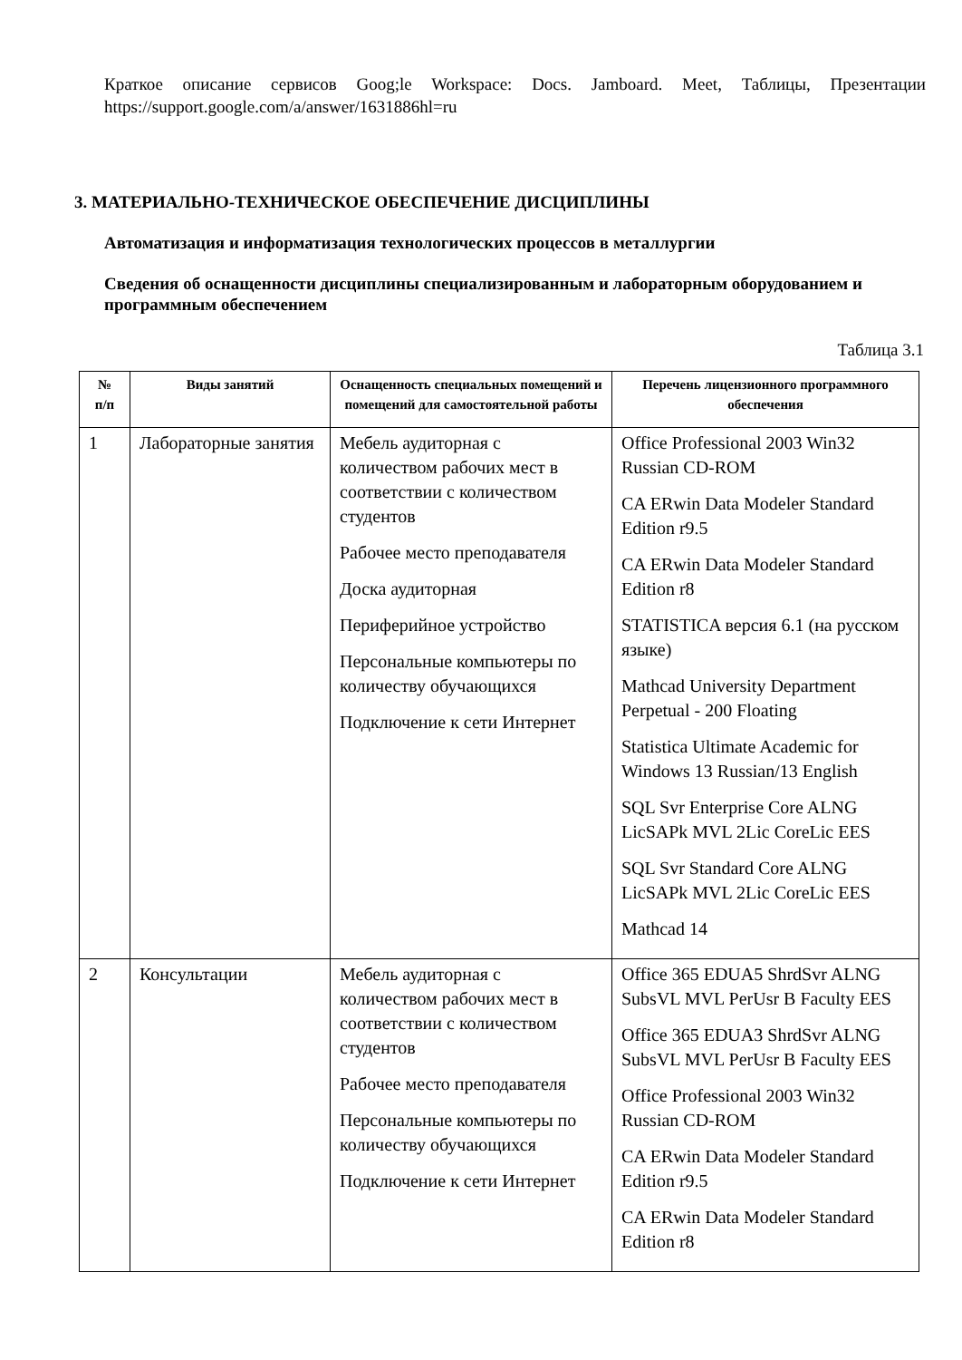Краткое описание сервисов Goog;le Workspace: Docs. Jamboard. Meet, Таблицы, Презентации https://support.google.com/a/answer/1631886hl=ru
3. МАТЕРИАЛЬНО-ТЕХНИЧЕСКОЕ ОБЕСПЕЧЕНИЕ ДИСЦИПЛИНЫ
Автоматизация и информатизация технологических процессов в металлургии
Сведения об оснащенности дисциплины специализированным и лабораторным оборудованием и программным обеспечением
Таблица 3.1
| № п/п | Виды занятий | Оснащенность специальных помещений и помещений для самостоятельной работы | Перечень лицензионного программного обеспечения |
| --- | --- | --- | --- |
| 1 | Лабораторные занятия | Мебель аудиторная с количеством рабочих мест в соответствии с количеством студентов Рабочее место преподавателя Доска аудиторная Периферийное устройство Персональные компьютеры по количеству обучающихся Подключение к сети Интернет | Office Professional 2003 Win32 Russian CD-ROM CA ERwin Data Modeler Standard Edition r9.5 CA ERwin Data Modeler Standard Edition r8 STATISTICA версия 6.1 (на русском языке) Mathcad University Department Perpetual - 200 Floating Statistica Ultimate Academic for Windows 13 Russian/13 English SQL Svr Enterprise Core ALNG LicSAPk MVL 2Lic CoreLic EES SQL Svr Standard Core ALNG LicSAPk MVL 2Lic CoreLic EES Mathcad 14 |
| 2 | Консультации | Мебель аудиторная с количеством рабочих мест в соответствии с количеством студентов Рабочее место преподавателя Персональные компьютеры по количеству обучающихся Подключение к сети Интернет | Office 365 EDUA5 ShrdSvr ALNG SubsVL MVL PerUsr B Faculty EES Office 365 EDUA3 ShrdSvr ALNG SubsVL MVL PerUsr B Faculty EES Office Professional 2003 Win32 Russian CD-ROM CA ERwin Data Modeler Standard Edition r9.5 CA ERwin Data Modeler Standard Edition r8 |